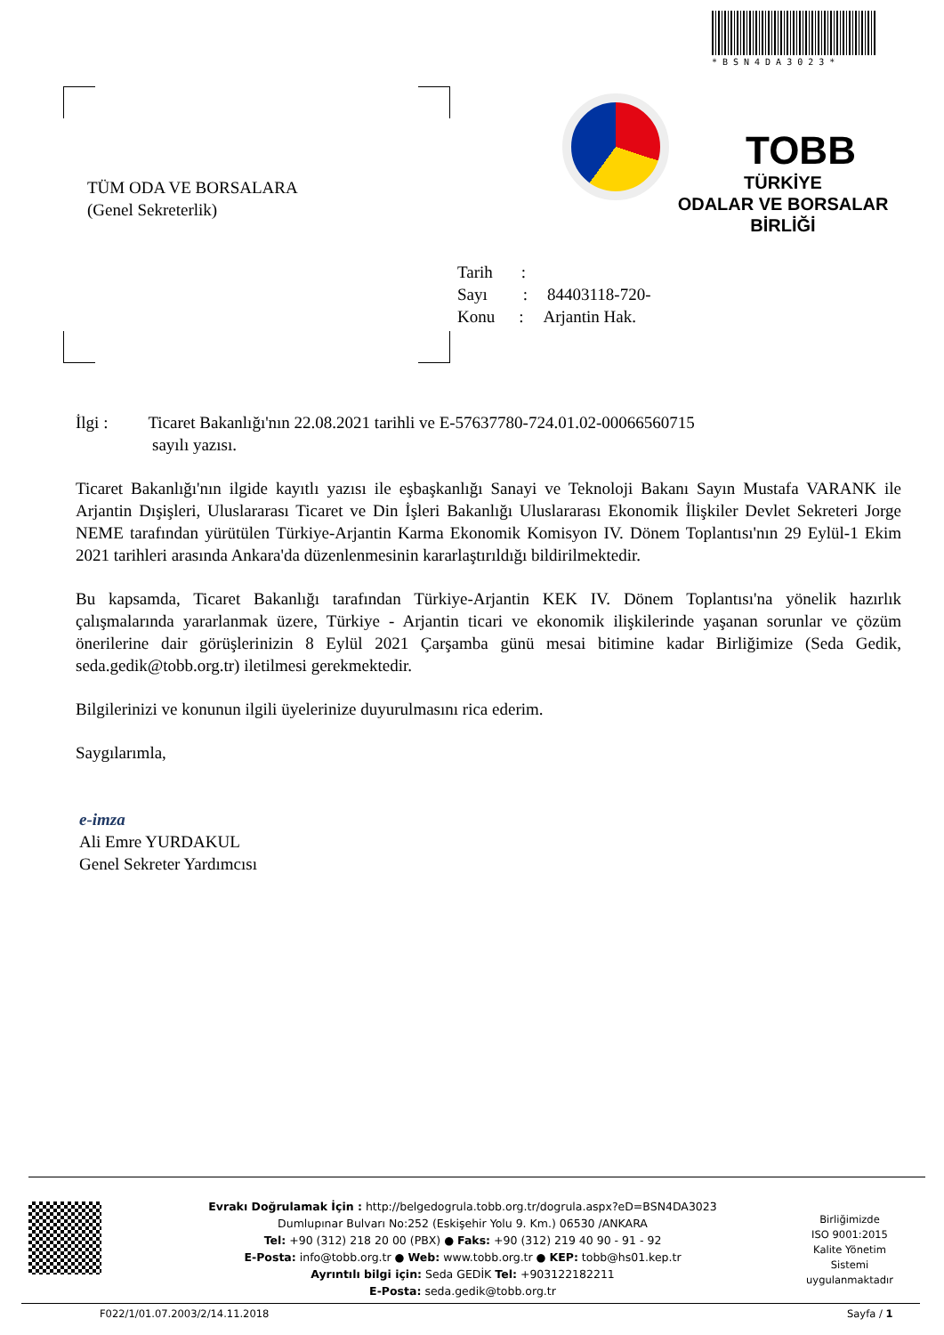*BSN4DA3023*
TÜM ODA VE BORSALARA
(Genel Sekreterlik)
TOBB
TÜRKİYE
ODALAR VE BORSALAR
BİRLİĞİ
Tarih:
Sayı: 84403118-720-
Konu: Arjantin Hak.
İlgi : Ticaret Bakanlığı'nın 22.08.2021 tarihli ve E-57637780-724.01.02-00066560715
sayılı yazısı.
Ticaret Bakanlığı'nın ilgide kayıtlı yazısı ile eşbaşkanlığı Sanayi ve Teknoloji Bakanı Sayın Mustafa VARANK ile Arjantin Dışişleri, Uluslararası Ticaret ve Din İşleri Bakanlığı Uluslararası Ekonomik İlişkiler Devlet Sekreteri Jorge NEME tarafından yürütülen Türkiye-Arjantin Karma Ekonomik Komisyon IV. Dönem Toplantısı'nın 29 Eylül-1 Ekim 2021 tarihleri arasında Ankara'da düzenlenmesinin kararlaştırıldığı bildirilmektedir.
Bu kapsamda, Ticaret Bakanlığı tarafından Türkiye-Arjantin KEK IV. Dönem Toplantısı'na yönelik hazırlık çalışmalarında yararlanmak üzere, Türkiye - Arjantin ticari ve ekonomik ilişkilerinde yaşanan sorunlar ve çözüm önerilerine dair görüşlerinizin 8 Eylül 2021 Çarşamba günü mesai bitimine kadar Birliğimize (Seda Gedik, seda.gedik@tobb.org.tr) iletilmesi gerekmektedir.
Bilgilerinizi ve konunun ilgili üyelerinize duyurulmasını rica ederim.
Saygılarımla,
e-imza
Ali Emre YURDAKUL
Genel Sekreter Yardımcısı
Evrakı Doğrulamak İçin : http://belgedogrula.tobb.org.tr/dogrula.aspx?eD=BSN4DA3023
Dumlupınar Bulvarı No:252 (Eskişehir Yolu 9. Km.) 06530 /ANKARA
Tel: +90 (312) 218 20 00 (PBX) ● Faks: +90 (312) 219 40 90 - 91 - 92
E-Posta: info@tobb.org.tr ● Web: www.tobb.org.tr ● KEP: tobb@hs01.kep.tr
Ayrıntılı bilgi için: Seda GEDİK Tel: +903122182211
E-Posta: seda.gedik@tobb.org.tr
Birliğimizde
ISO 9001:2015
Kalite Yönetim
Sistemi
uygulanmaktadır
F022/1/01.07.2003/2/14.11.2018 Sayfa / 1